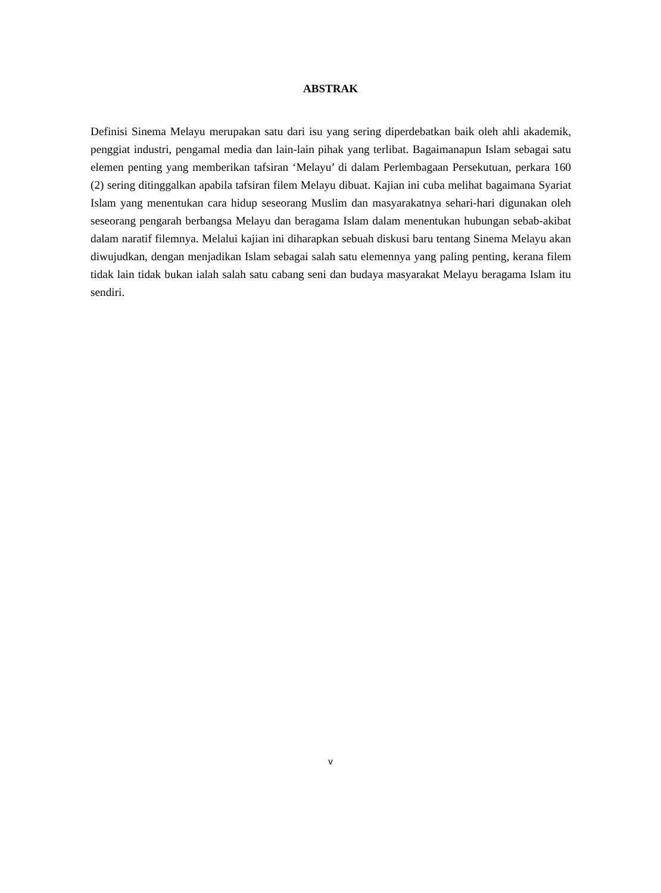ABSTRAK
Definisi Sinema Melayu merupakan satu dari isu yang sering diperdebatkan baik oleh ahli akademik, penggiat industri, pengamal media dan lain-lain pihak yang terlibat. Bagaimanapun Islam sebagai satu elemen penting yang memberikan tafsiran ‘Melayu’ di dalam Perlembagaan Persekutuan, perkara 160 (2) sering ditinggalkan apabila tafsiran filem Melayu dibuat. Kajian ini cuba melihat bagaimana Syariat Islam yang menentukan cara hidup seseorang Muslim dan masyarakatnya sehari-hari digunakan oleh seseorang pengarah berbangsa Melayu dan beragama Islam dalam menentukan hubungan sebab-akibat dalam naratif filemnya. Melalui kajian ini diharapkan sebuah diskusi baru tentang Sinema Melayu akan diwujudkan, dengan menjadikan Islam sebagai salah satu elemennya yang paling penting, kerana filem tidak lain tidak bukan ialah salah satu cabang seni dan budaya masyarakat Melayu beragama Islam itu sendiri.
v